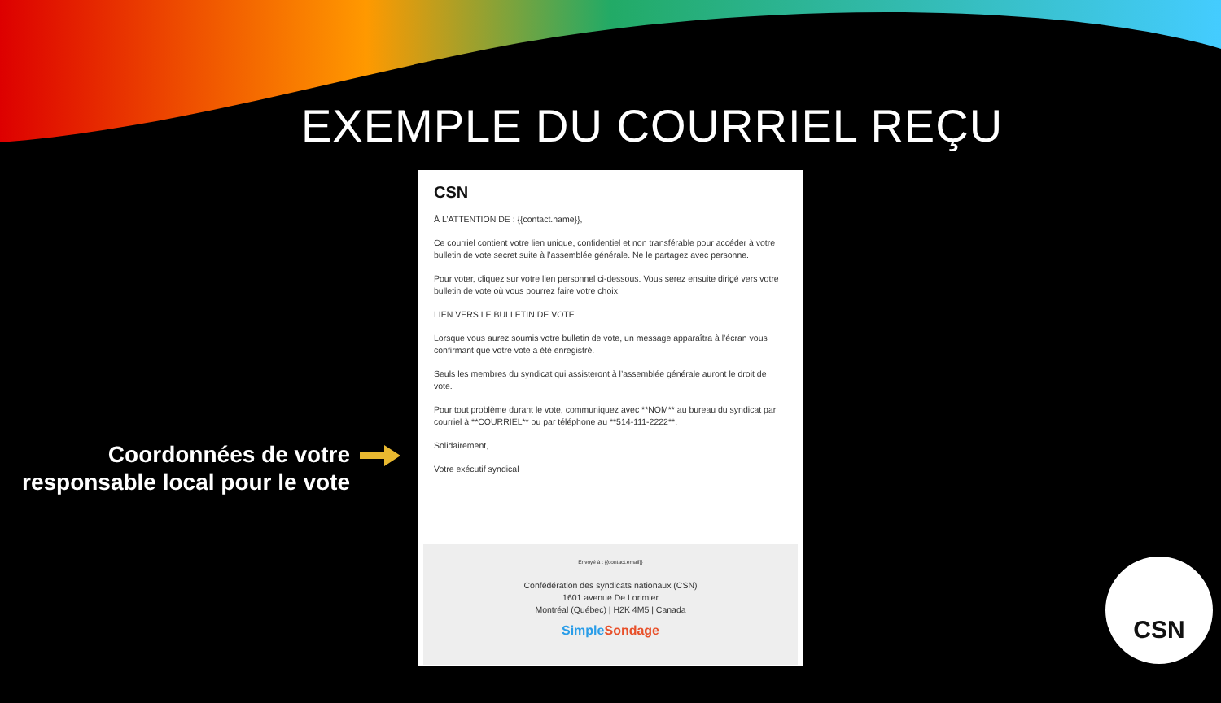EXEMPLE DU COURRIEL REÇU
CSN
À L’ATTENTION DE : {{contact.name}},
Ce courriel contient votre lien unique, confidentiel et non transférable pour accéder à votre bulletin de vote secret suite à l’assemblée générale. Ne le partagez avec personne.
Pour voter, cliquez sur votre lien personnel ci-dessous. Vous serez ensuite dirigé vers votre bulletin de vote où vous pourrez faire votre choix.
LIEN VERS LE BULLETIN DE VOTE
Lorsque vous aurez soumis votre bulletin de vote, un message apparaîtra à l’écran vous confirmant que votre vote a été enregistré.
Seuls les membres du syndicat qui assisteront à l’assemblée générale auront le droit de vote.
Pour tout problème durant le vote, communiquez avec **NOM** au bureau du syndicat par courriel à **COURRIEL** ou par téléphone au **514-111-2222**.
Solidairement,
Votre exécutif syndical
Envoyé à : {{contact.email}}
Confédération des syndicats nationaux (CSN)
1601 avenue De Lorimier
Montréal (Québec) | H2K 4M5 | Canada
Simple Sondage
Coordonnées de votre responsable local pour le vote
CSN